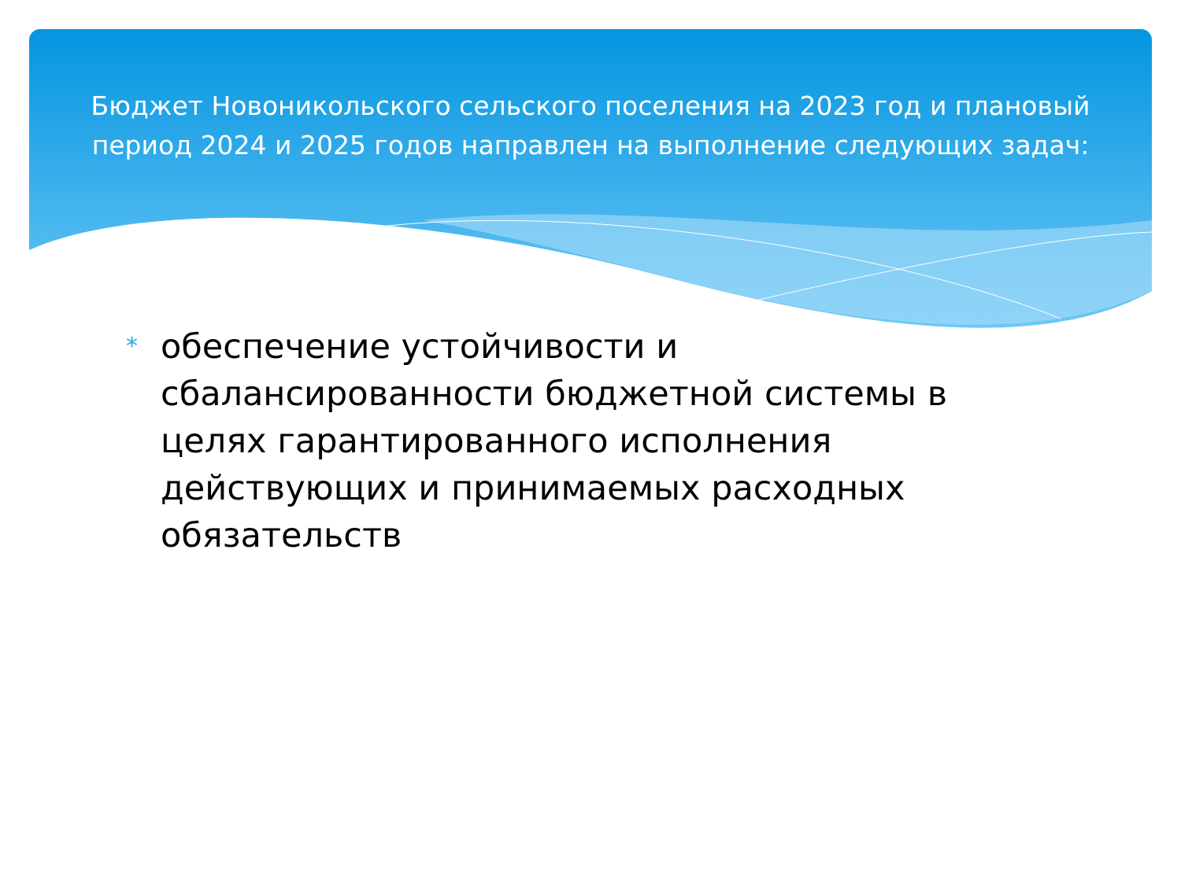Бюджет Новоникольского сельского поселения на 2023 год и плановый период 2024 и 2025 годов направлен на выполнение следующих задач:
* обеспечение устойчивости и сбалансированности бюджетной системы в целях гарантированного исполнения действующих и принимаемых расходных обязательств